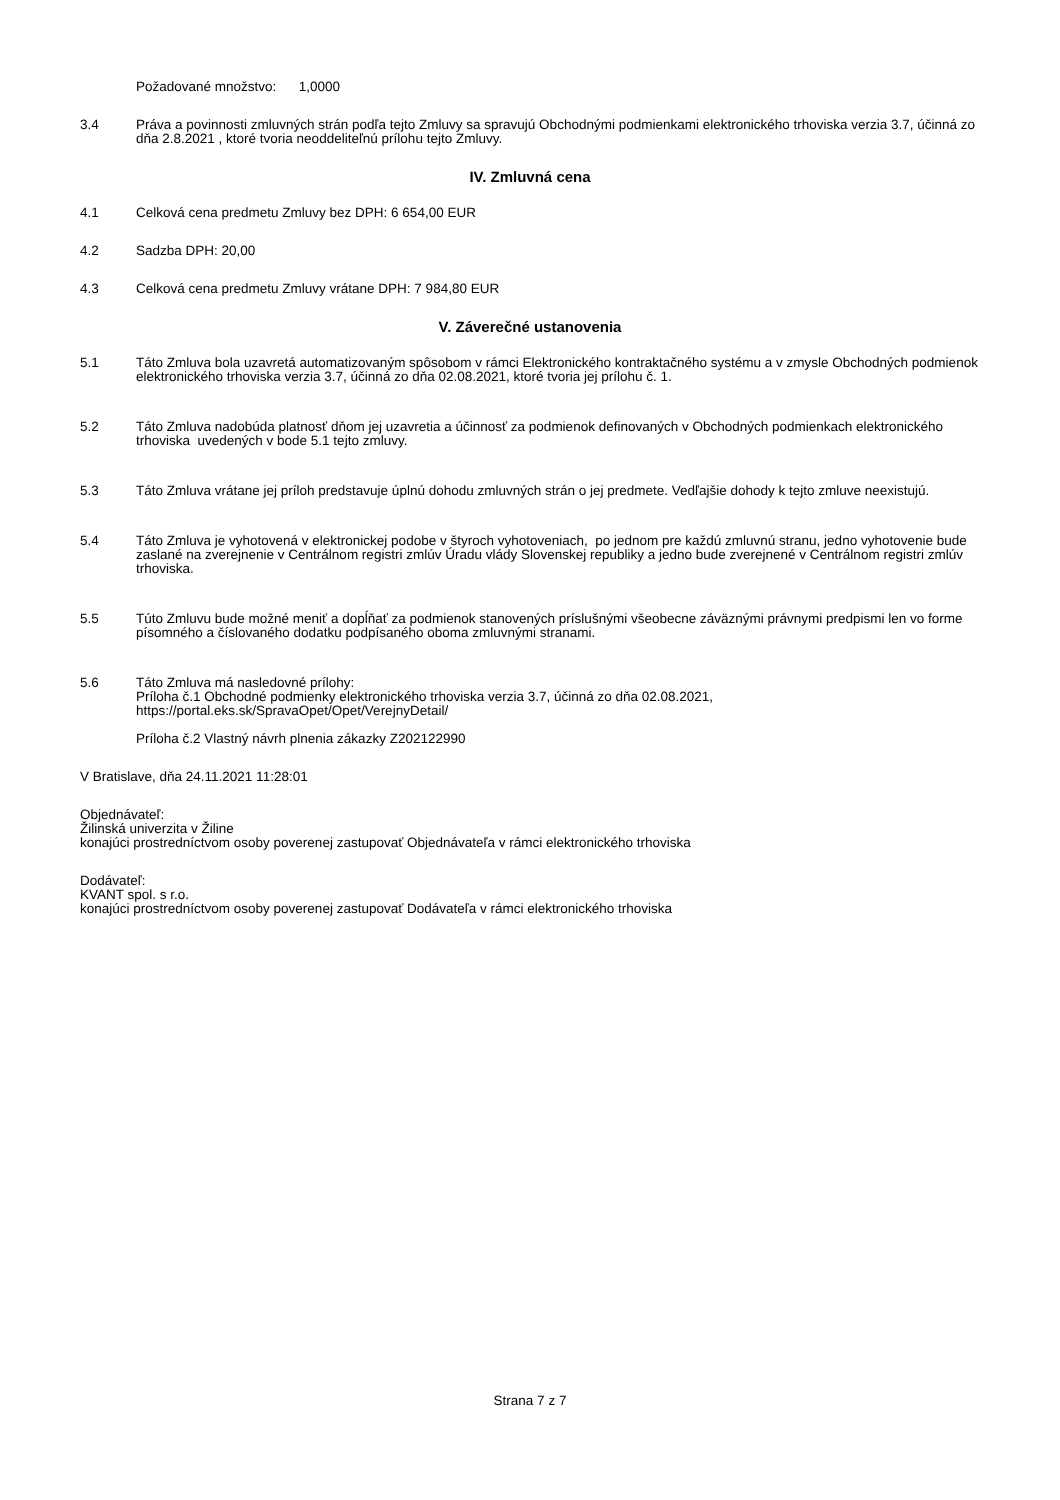Požadované množstvo: 1,0000
3.4 Práva a povinnosti zmluvných strán podľa tejto Zmluvy sa spravujú Obchodnými podmienkami elektronického trhoviska verzia 3.7, účinná zo dňa 2.8.2021 , ktoré tvoria neoddeliteľnú prílohu tejto Zmluvy.
IV. Zmluvná cena
4.1 Celková cena predmetu Zmluvy bez DPH: 6 654,00 EUR
4.2 Sadzba DPH: 20,00
4.3 Celková cena predmetu Zmluvy vrátane DPH: 7 984,80 EUR
V. Záverečné ustanovenia
5.1 Táto Zmluva bola uzavretá automatizovaným spôsobom v rámci Elektronického kontraktačného systému a v zmysle Obchodných podmienok elektronického trhoviska verzia 3.7, účinná zo dňa 02.08.2021, ktoré tvoria jej prílohu č. 1.
5.2 Táto Zmluva nadobúda platnosť dňom jej uzavretia a účinnosť za podmienok definovaných v Obchodných podmienkach elektronického trhoviska uvedených v bode 5.1 tejto zmluvy.
5.3 Táto Zmluva vrátane jej príloh predstavuje úplnú dohodu zmluvných strán o jej predmete. Vedľajšie dohody k tejto zmluve neexistujú.
5.4 Táto Zmluva je vyhotovená v elektronickej podobe v štyroch vyhotoveniach, po jednom pre každú zmluvnú stranu, jedno vyhotovenie bude zaslané na zverejnenie v Centrálnom registri zmlúv Úradu vlády Slovenskej republiky a jedno bude zverejnené v Centrálnom registri zmlúv trhoviska.
5.5 Túto Zmluvu bude možné meniť a dopĺňať za podmienok stanovených príslušnými všeobecne záväznými právnymi predpismi len vo forme písomného a číslovaného dodatku podpísaného oboma zmluvnými stranami.
5.6 Táto Zmluva má nasledovné prílohy:
Príloha č.1 Obchodné podmienky elektronického trhoviska verzia 3.7, účinná zo dňa 02.08.2021, https://portal.eks.sk/SpravaOpet/Opet/VerejnyDetail/
Príloha č.2 Vlastný návrh plnenia zákazky Z202122990
V Bratislave, dňa 24.11.2021 11:28:01
Objednávateľ:
Žilinská univerzita v Žiline
konajúci prostredníctvom osoby poverenej zastupovať Objednávateľa v rámci elektronického trhoviska
Dodávateľ:
KVANT spol. s r.o.
konajúci prostredníctvom osoby poverenej zastupovať Dodávateľa v rámci elektronického trhoviska
Strana 7 z 7